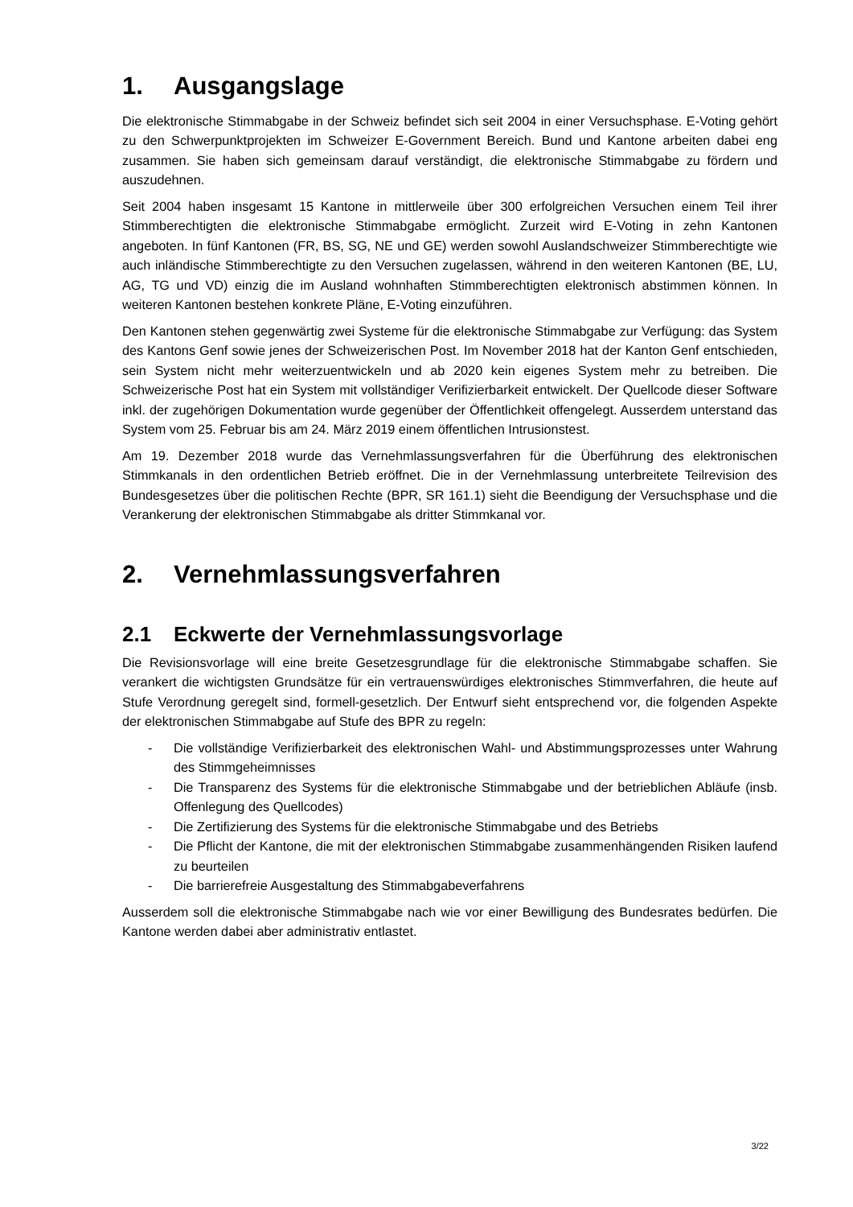1. Ausgangslage
Die elektronische Stimmabgabe in der Schweiz befindet sich seit 2004 in einer Versuchsphase. E-Voting gehört zu den Schwerpunktprojekten im Schweizer E-Government Bereich. Bund und Kantone arbeiten dabei eng zusammen. Sie haben sich gemeinsam darauf verständigt, die elektronische Stimmabgabe zu fördern und auszudehnen.
Seit 2004 haben insgesamt 15 Kantone in mittlerweile über 300 erfolgreichen Versuchen einem Teil ihrer Stimmberechtigten die elektronische Stimmabgabe ermöglicht. Zurzeit wird E-Voting in zehn Kantonen angeboten. In fünf Kantonen (FR, BS, SG, NE und GE) werden sowohl Auslandschweizer Stimmberechtigte wie auch inländische Stimmberechtigte zu den Versuchen zugelassen, während in den weiteren Kantonen (BE, LU, AG, TG und VD) einzig die im Ausland wohnhaften Stimmberechtigten elektronisch abstimmen können. In weiteren Kantonen bestehen konkrete Pläne, E-Voting einzuführen.
Den Kantonen stehen gegenwärtig zwei Systeme für die elektronische Stimmabgabe zur Verfügung: das System des Kantons Genf sowie jenes der Schweizerischen Post. Im November 2018 hat der Kanton Genf entschieden, sein System nicht mehr weiterzuentwickeln und ab 2020 kein eigenes System mehr zu betreiben. Die Schweizerische Post hat ein System mit vollständiger Verifizierbarkeit entwickelt. Der Quellcode dieser Software inkl. der zugehörigen Dokumentation wurde gegenüber der Öffentlichkeit offengelegt. Ausserdem unterstand das System vom 25. Februar bis am 24. März 2019 einem öffentlichen Intrusionstest.
Am 19. Dezember 2018 wurde das Vernehmlassungsverfahren für die Überführung des elektronischen Stimmkanals in den ordentlichen Betrieb eröffnet. Die in der Vernehmlassung unterbreitete Teilrevision des Bundesgesetzes über die politischen Rechte (BPR, SR 161.1) sieht die Beendigung der Versuchsphase und die Verankerung der elektronischen Stimmabgabe als dritter Stimmkanal vor.
2. Vernehmlassungsverfahren
2.1 Eckwerte der Vernehmlassungsvorlage
Die Revisionsvorlage will eine breite Gesetzesgrundlage für die elektronische Stimmabgabe schaffen. Sie verankert die wichtigsten Grundsätze für ein vertrauenswürdiges elektronisches Stimmverfahren, die heute auf Stufe Verordnung geregelt sind, formell-gesetzlich. Der Entwurf sieht entsprechend vor, die folgenden Aspekte der elektronischen Stimmabgabe auf Stufe des BPR zu regeln:
- Die vollständige Verifizierbarkeit des elektronischen Wahl- und Abstimmungsprozesses unter Wahrung des Stimmgeheimnisses
- Die Transparenz des Systems für die elektronische Stimmabgabe und der betrieblichen Abläufe (insb. Offenlegung des Quellcodes)
- Die Zertifizierung des Systems für die elektronische Stimmabgabe und des Betriebs
- Die Pflicht der Kantone, die mit der elektronischen Stimmabgabe zusammenhängenden Risiken laufend zu beurteilen
- Die barrierefreie Ausgestaltung des Stimmabgabeverfahrens
Ausserdem soll die elektronische Stimmabgabe nach wie vor einer Bewilligung des Bundesrates bedürfen. Die Kantone werden dabei aber administrativ entlastet.
3/22